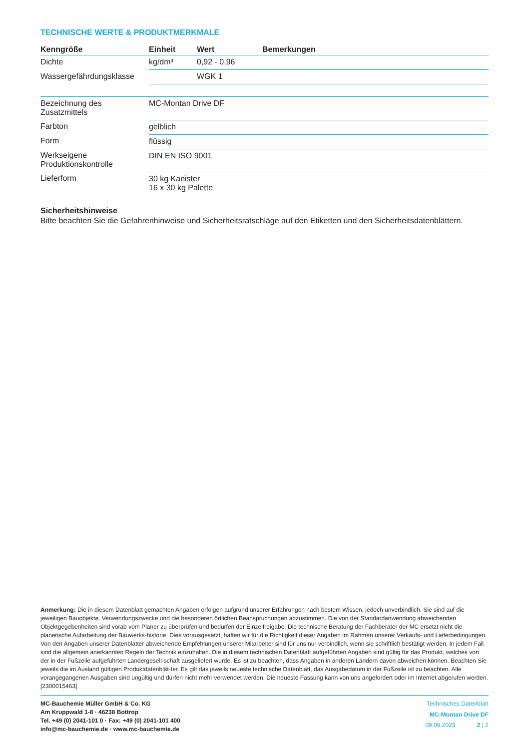TECHNISCHE WERTE & PRODUKTMERKMALE
| Kenngröße | Einheit | Wert | Bemerkungen |
| --- | --- | --- | --- |
| Dichte | kg/dm³ | 0,92 - 0,96 | |
| Wassergefährdungsklasse | | WGK 1 | |
| Bezeichnung des Zusatzmittels | MC-Montan Drive DF | | |
| Farbton | gelblich | | |
| Form | flüssig | | |
| Werkseigene Produktionskontrolle | DIN EN ISO 9001 | | |
| Lieferform | 30 kg Kanister 16 x 30 kg Palette | | |
Sicherheitshinweise
Bitte beachten Sie die Gefahrenhinweise und Sicherheitsratschläge auf den Etiketten und den Sicherheitsdatenblättern.
Anmerkung: Die in diesem Datenblatt gemachten Angaben erfolgen aufgrund unserer Erfahrungen nach bestem Wissen, jedoch unverbindlich. Sie sind auf die jeweiligen Bauobjekte, Verwendungszwecke und die besonderen örtlichen Beanspruchungen abzustimmen. Die von der Standardanwendung abweichenden Objektgegebenheiten sind vorab vom Planer zu überprüfen und bedürfen der Einzelfreigabe. Die technische Beratung der Fachberater der MC ersetzt nicht die planerische Aufarbeitung der Bauwerks-historie. Dies vorausgesetzt, haften wir für die Richtigkeit dieser Angaben im Rahmen unserer Verkaufs- und Lieferbedingungen. Von den Angaben unserer Datenblätter abweichende Empfehlungen unserer Mitarbeiter sind für uns nur verbindlich, wenn sie schriftlich bestätigt werden. In jedem Fall sind die allgemein anerkannten Regeln der Technik einzuhalten. Die in diesem technischen Datenblatt aufgeführten Angaben sind gültig für das Produkt, welches von der in der Fußzeile aufgeführten Ländergesell-schaft ausgeliefert wurde. Es ist zu beachten, dass Angaben in anderen Ländern davon abweichen können. Beachten Sie jeweils die im Ausland gültigen Produktdatenblät-ter. Es gilt das jeweils neueste technische Datenblatt, das Ausgabedatum in der Fußzeile ist zu beachten. Alle vorangegangenen Ausgaben sind ungültig und dürfen nicht mehr verwendet werden. Die neueste Fassung kann von uns angefordert oder im Internet abgerufen werden. [2300015463]
MC-Bauchemie Müller GmbH & Co. KG
Am Kruppwald 1-8 · 46238 Bottrop
Tel. +49 (0) 2041-101 0 · Fax: +49 (0) 2041-101 400
info@mc-bauchemie.de · www.mc-bauchemie.de
Technisches Datenblatt
MC-Montan Drive DF
09.09.2023 2 | 2